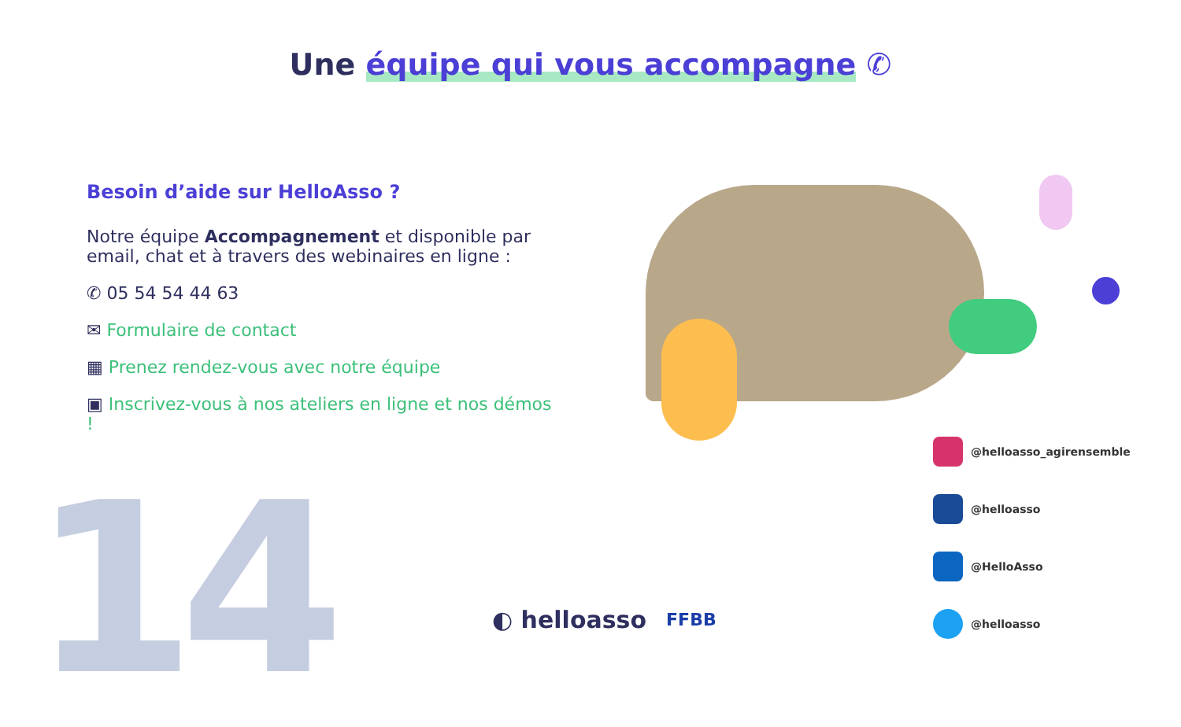14
Une équipe qui vous accompagne ✆
Besoin d’aide sur HelloAsso ?
Notre équipe Accompagnement et disponible par email, chat et à travers des webinaires en ligne :
✆ 05 54 54 44 63
✉ Formulaire de contact
▦ Prenez rendez-vous avec notre équipe
▣ Inscrivez-vous à nos ateliers en ligne et nos démos !
@helloasso_agirensemble
@helloasso
@HelloAsso
@helloasso
◐ helloasso FFBB